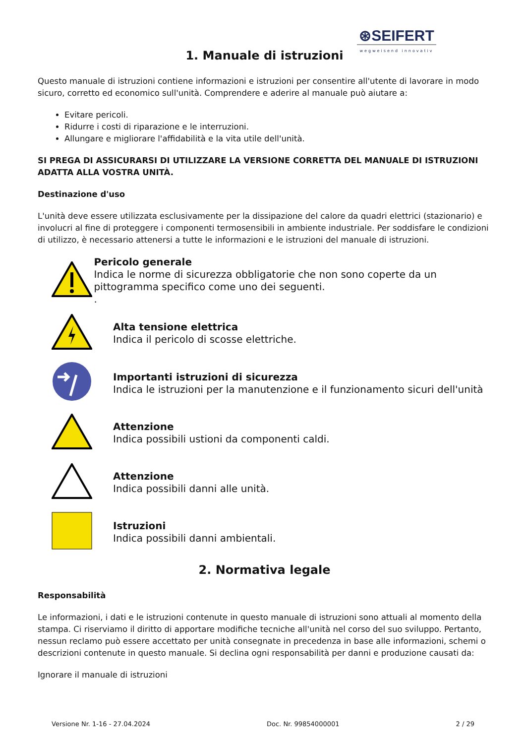⊛SEIFERT
wegweisend innovativ
1. Manuale di istruzioni
Questo manuale di istruzioni contiene informazioni e istruzioni per consentire all'utente di lavorare in modo sicuro, corretto ed economico sull'unità. Comprendere e aderire al manuale può aiutare a:
Evitare pericoli.
Ridurre i costi di riparazione e le interruzioni.
Allungare e migliorare l'affidabilità e la vita utile dell'unità.
SI PREGA DI ASSICURARSI DI UTILIZZARE LA VERSIONE CORRETTA DEL MANUALE DI ISTRUZIONI ADATTA ALLA VOSTRA UNITÀ.
Destinazione d'uso
L'unità deve essere utilizzata esclusivamente per la dissipazione del calore da quadri elettrici (stazionario) e involucri al fine di proteggere i componenti termosensibili in ambiente industriale. Per soddisfare le condizioni di utilizzo, è necessario attenersi a tutte le informazioni e le istruzioni del manuale di istruzioni.
Pericolo generale
Indica le norme di sicurezza obbligatorie che non sono coperte da un pittogramma specifico come uno dei seguenti.
.
Alta tensione elettrica
Indica il pericolo di scosse elettriche.
Importanti istruzioni di sicurezza
Indica le istruzioni per la manutenzione e il funzionamento sicuri dell'unità
Attenzione
Indica possibili ustioni da componenti caldi.
Attenzione
Indica possibili danni alle unità.
Istruzioni
Indica possibili danni ambientali.
2. Normativa legale
Responsabilità
Le informazioni, i dati e le istruzioni contenute in questo manuale di istruzioni sono attuali al momento della stampa. Ci riserviamo il diritto di apportare modifiche tecniche all'unità nel corso del suo sviluppo. Pertanto, nessun reclamo può essere accettato per unità consegnate in precedenza in base alle informazioni, schemi o descrizioni contenute in questo manuale. Si declina ogni responsabilità per danni e produzione causati da:
Ignorare il manuale di istruzioni
Versione Nr. 1-16 - 27.04.2024 Doc. Nr. 99854000001 2 / 29